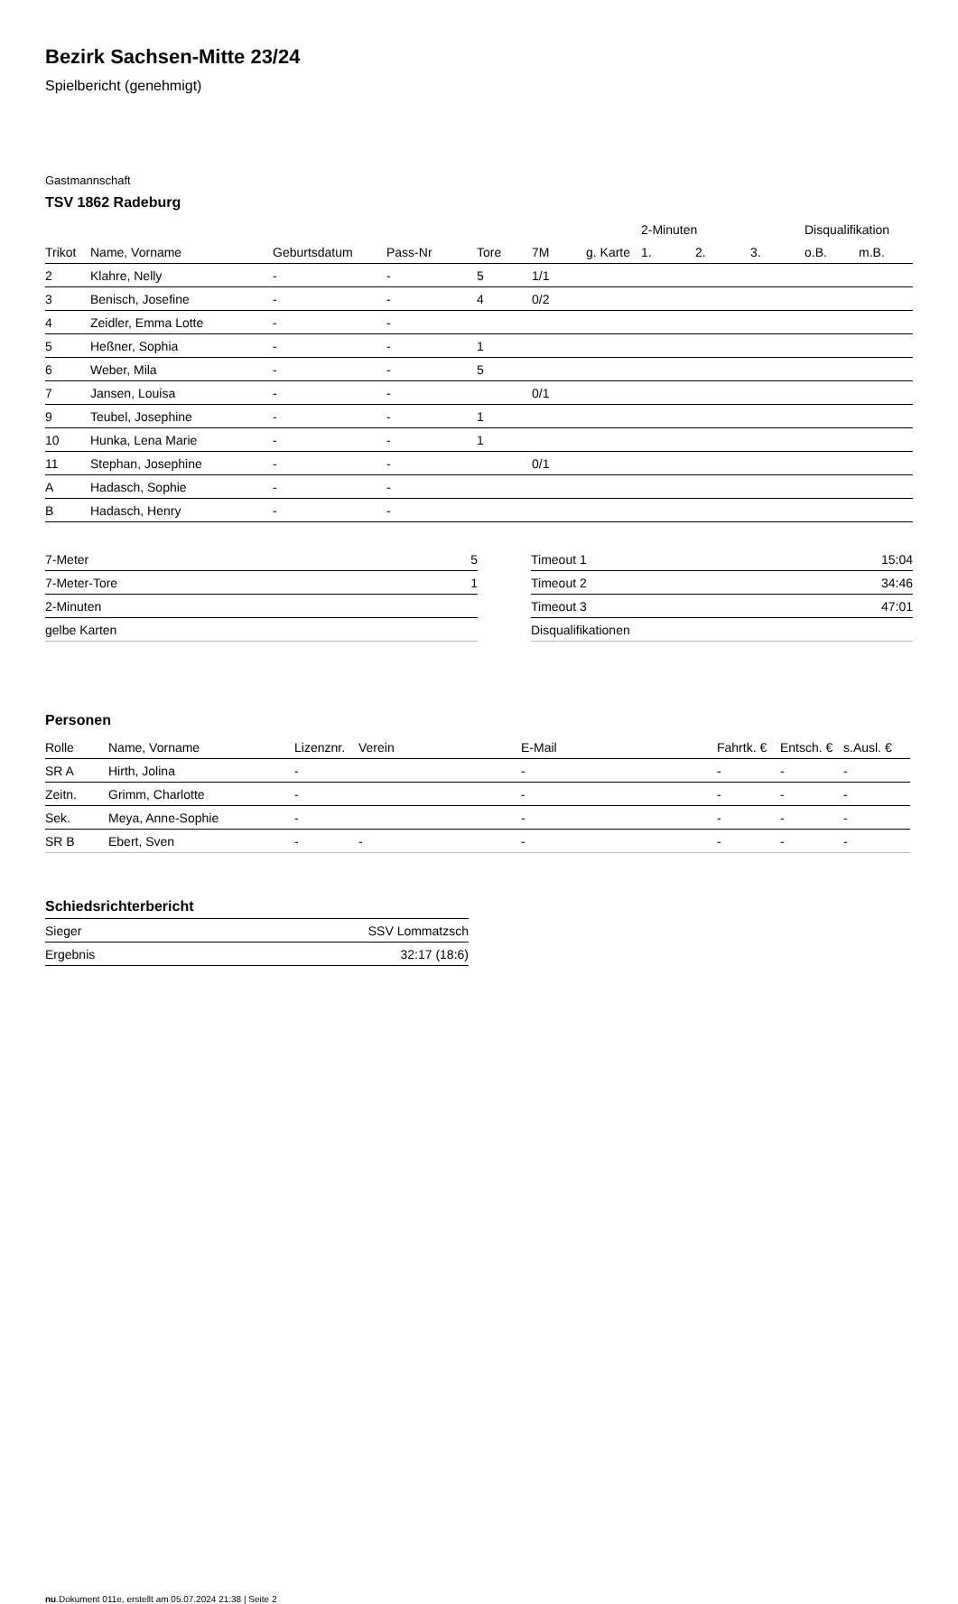Bezirk Sachsen-Mitte 23/24
Spielbericht (genehmigt)
Gastmannschaft
TSV 1862 Radeburg
| | | | | | | | 2-Minuten | | | Disqualifikation | |
| --- | --- | --- | --- | --- | --- | --- | --- | --- | --- | --- | --- |
| Trikot | Name, Vorname | Geburtsdatum | Pass-Nr | Tore | 7M | g. Karte | 1. | 2. | 3. | o.B. | m.B. |
| 2 | Klahre, Nelly | - | - | 5 | 1/1 | | | | | | |
| 3 | Benisch, Josefine | - | - | 4 | 0/2 | | | | | | |
| 4 | Zeidler, Emma Lotte | - | - | | | | | | | | |
| 5 | Heßner, Sophia | - | - | 1 | | | | | | | |
| 6 | Weber, Mila | - | - | 5 | | | | | | | |
| 7 | Jansen, Louisa | - | - | | 0/1 | | | | | | |
| 9 | Teubel, Josephine | - | - | 1 | | | | | | | |
| 10 | Hunka, Lena Marie | - | - | 1 | | | | | | | |
| 11 | Stephan, Josephine | - | - | | 0/1 | | | | | | |
| A | Hadasch, Sophie | - | - | | | | | | | | |
| B | Hadasch, Henry | - | - | | | | | | | | |
| 7-Meter | 5 |
| 7-Meter-Tore | 1 |
| 2-Minuten | |
| gelbe Karten | |
| Timeout 1 | 15:04 |
| Timeout 2 | 34:46 |
| Timeout 3 | 47:01 |
| Disqualifikationen | |
Personen
| Rolle | Name, Vorname | Lizenznr. | Verein | E-Mail | Fahrtk. € | Entsch. € | s.Ausl. € |
| --- | --- | --- | --- | --- | --- | --- | --- |
| SR A | Hirth, Jolina | - | | - | - | - | - |
| Zeitn. | Grimm, Charlotte | - | | - | - | - | - |
| Sek. | Meya, Anne-Sophie | - | | - | - | - | - |
| SR B | Ebert, Sven | - | - | - | - | - | - |
Schiedsrichterbericht
| Sieger | SSV Lommatzsch |
| Ergebnis | 32:17 (18:6) |
nu.Dokument 011e, erstellt am 05.07.2024 21:38 | Seite 2